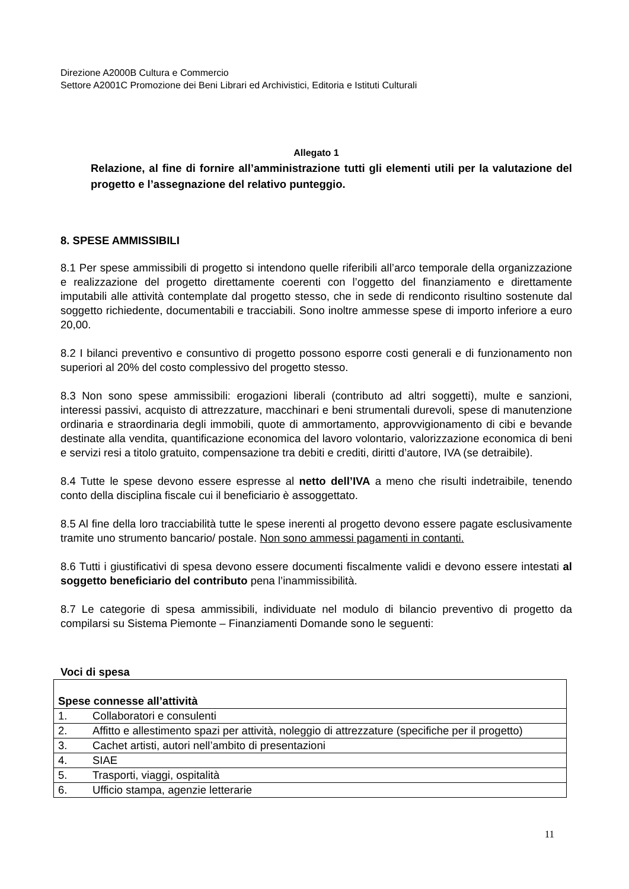Direzione A2000B Cultura e Commercio
Settore A2001C Promozione dei Beni Librari ed Archivistici, Editoria e Istituti Culturali
Allegato 1
Relazione, al fine di fornire all’amministrazione tutti gli elementi utili per la valutazione del progetto e l’assegnazione del relativo punteggio.
8. SPESE AMMISSIBILI
8.1 Per spese ammissibili di progetto si intendono quelle riferibili all’arco temporale della organizzazione e realizzazione del progetto direttamente coerenti con l’oggetto del finanziamento e direttamente imputabili alle attività contemplate dal progetto stesso, che in sede di rendiconto risultino sostenute dal soggetto richiedente, documentabili e tracciabili. Sono inoltre ammesse spese di importo inferiore a euro 20,00.
8.2 I bilanci preventivo e consuntivo di progetto possono esporre costi generali e di funzionamento non superiori al 20% del costo complessivo del progetto stesso.
8.3 Non sono spese ammissibili: erogazioni liberali (contributo ad altri soggetti), multe e sanzioni, interessi passivi, acquisto di attrezzature, macchinari e beni strumentali durevoli, spese di manutenzione ordinaria e straordinaria degli immobili, quote di ammortamento, approvvigionamento di cibi e bevande destinate alla vendita, quantificazione economica del lavoro volontario, valorizzazione economica di beni e servizi resi a titolo gratuito, compensazione tra debiti e crediti, diritti d’autore, IVA (se detraibile).
8.4 Tutte le spese devono essere espresse al netto dell’IVA a meno che risulti indetraibile, tenendo conto della disciplina fiscale cui il beneficiario è assoggettato.
8.5 Al fine della loro tracciabilità tutte le spese inerenti al progetto devono essere pagate esclusivamente tramite uno strumento bancario/ postale. Non sono ammessi pagamenti in contanti.
8.6 Tutti i giustificativi di spesa devono essere documenti fiscalmente validi e devono essere intestati al soggetto beneficiario del contributo pena l’inammissibilità.
8.7 Le categorie di spesa ammissibili, individuate nel modulo di bilancio preventivo di progetto da compilarsi su Sistema Piemonte – Finanziamenti Domande sono le seguenti:
Voci di spesa
| Spese connesse all’attività |
| 1. Collaboratori e consulenti |
| 2. Affitto e allestimento spazi per attività, noleggio di attrezzature (specifiche per il progetto) |
| 3. Cachet artisti, autori nell’ambito di presentazioni |
| 4. SIAE |
| 5. Trasporti, viaggi, ospitalità |
| 6. Ufficio stampa, agenzie letterarie |
11